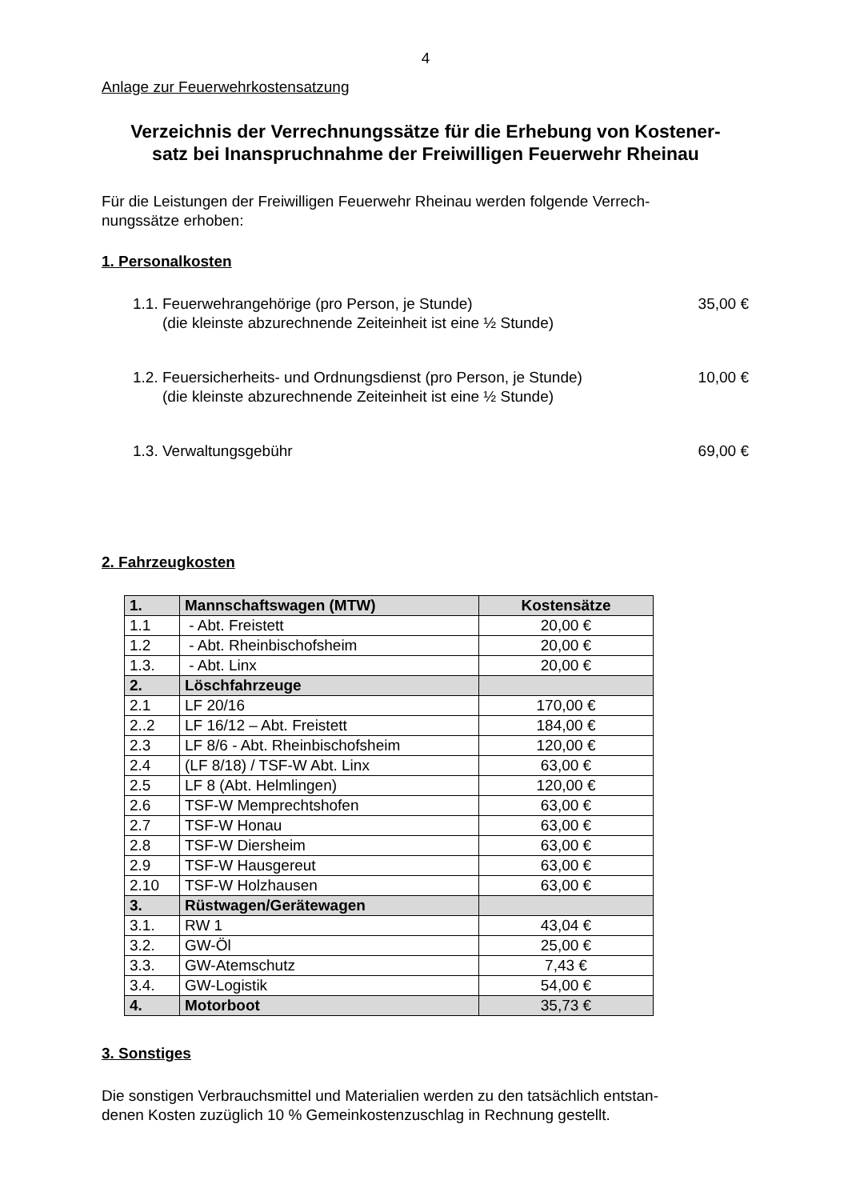4
Anlage zur Feuerwehrkostensatzung
Verzeichnis der Verrechnungssätze für die Erhebung von Kostener-
satz bei Inanspruchnahme der Freiwilligen Feuerwehr Rheinau
Für die Leistungen der Freiwilligen Feuerwehr Rheinau werden folgende Verrech-
nungssätze erhoben:
1. Personalkosten
1.1. Feuerwehrangehörige (pro Person, je Stunde) 35,00 €
(die kleinste abzurechnende Zeiteinheit ist eine ½ Stunde)
1.2. Feuersicherheits- und Ordnungsdienst (pro Person, je Stunde) 10,00 €
(die kleinste abzurechnende Zeiteinheit ist eine ½ Stunde)
1.3. Verwaltungsgebühr 69,00 €
2. Fahrzeugkosten
| 1. | Mannschaftswagen (MTW) | Kostensätze |
| 1.1 | - Abt. Freistett | 20,00 € |
| 1.2 | - Abt. Rheinbischofsheim | 20,00 € |
| 1.3. | - Abt. Linx | 20,00 € |
| 2. | Löschfahrzeuge | |
| 2.1 | LF 20/16 | 170,00 € |
| 2..2 | LF 16/12 – Abt. Freistett | 184,00 € |
| 2.3 | LF 8/6 - Abt. Rheinbischofsheim | 120,00 € |
| 2.4 | (LF 8/18) / TSF-W Abt. Linx | 63,00 € |
| 2.5 | LF 8 (Abt. Helmlingen) | 120,00 € |
| 2.6 | TSF-W Memprechtshofen | 63,00 € |
| 2.7 | TSF-W Honau | 63,00 € |
| 2.8 | TSF-W Diersheim | 63,00 € |
| 2.9 | TSF-W Hausgereut | 63,00 € |
| 2.10 | TSF-W Holzhausen | 63,00 € |
| 3. | Rüstwagen/Gerätewagen | |
| 3.1. | RW 1 | 43,04 € |
| 3.2. | GW-Öl | 25,00 € |
| 3.3. | GW-Atemschutz | 7,43 € |
| 3.4. | GW-Logistik | 54,00 € |
| 4. | Motorboot | 35,73 € |
3. Sonstiges
Die sonstigen Verbrauchsmittel und Materialien werden zu den tatsächlich entstan-
denen Kosten zuzüglich 10 % Gemeinkostenzuschlag in Rechnung gestellt.